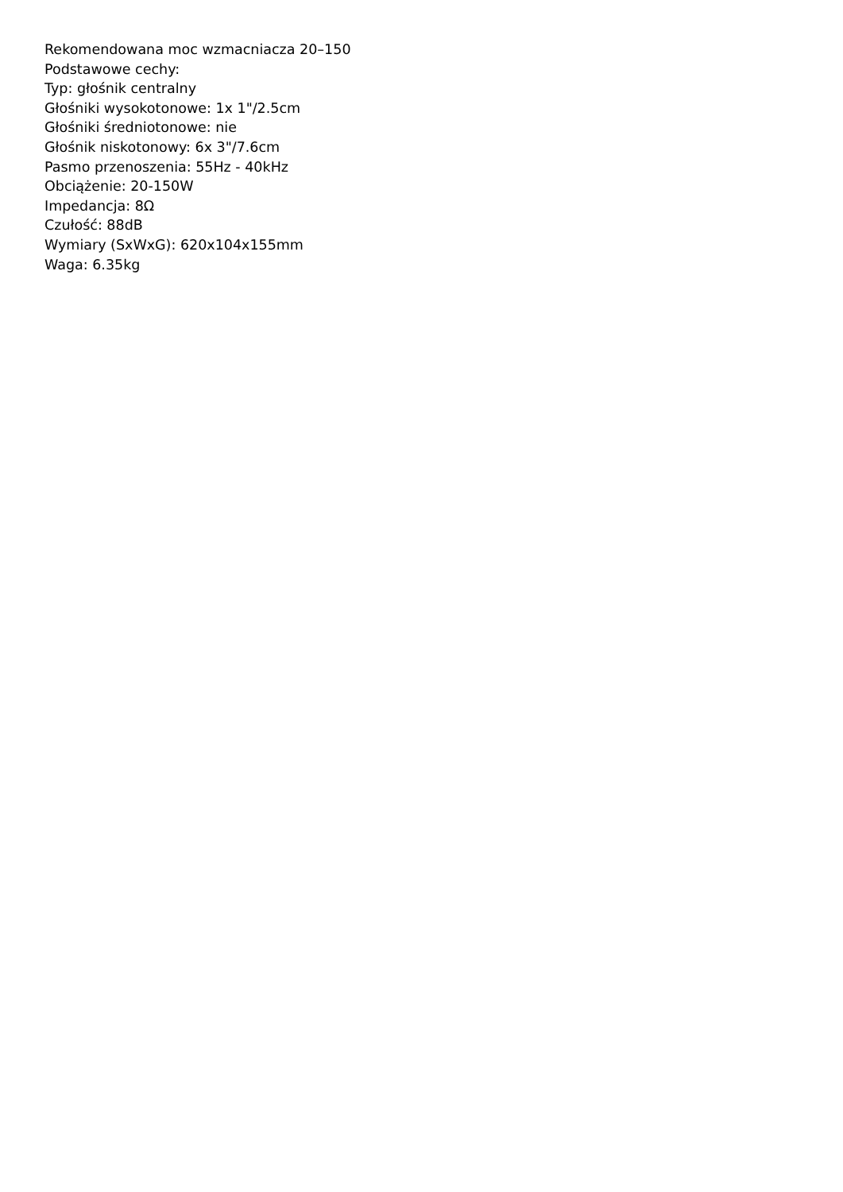Rekomendowana moc wzmacniacza 20–150
Podstawowe cechy:
Typ: głośnik centralny
Głośniki wysokotonowe: 1x 1"/2.5cm
Głośniki średniotonowe: nie
Głośnik niskotonowy: 6x 3"/7.6cm
Pasmo przenoszenia: 55Hz - 40kHz
Obciążenie: 20-150W
Impedancja: 8Ω
Czułość: 88dB
Wymiary (SxWxG): 620x104x155mm
Waga: 6.35kg